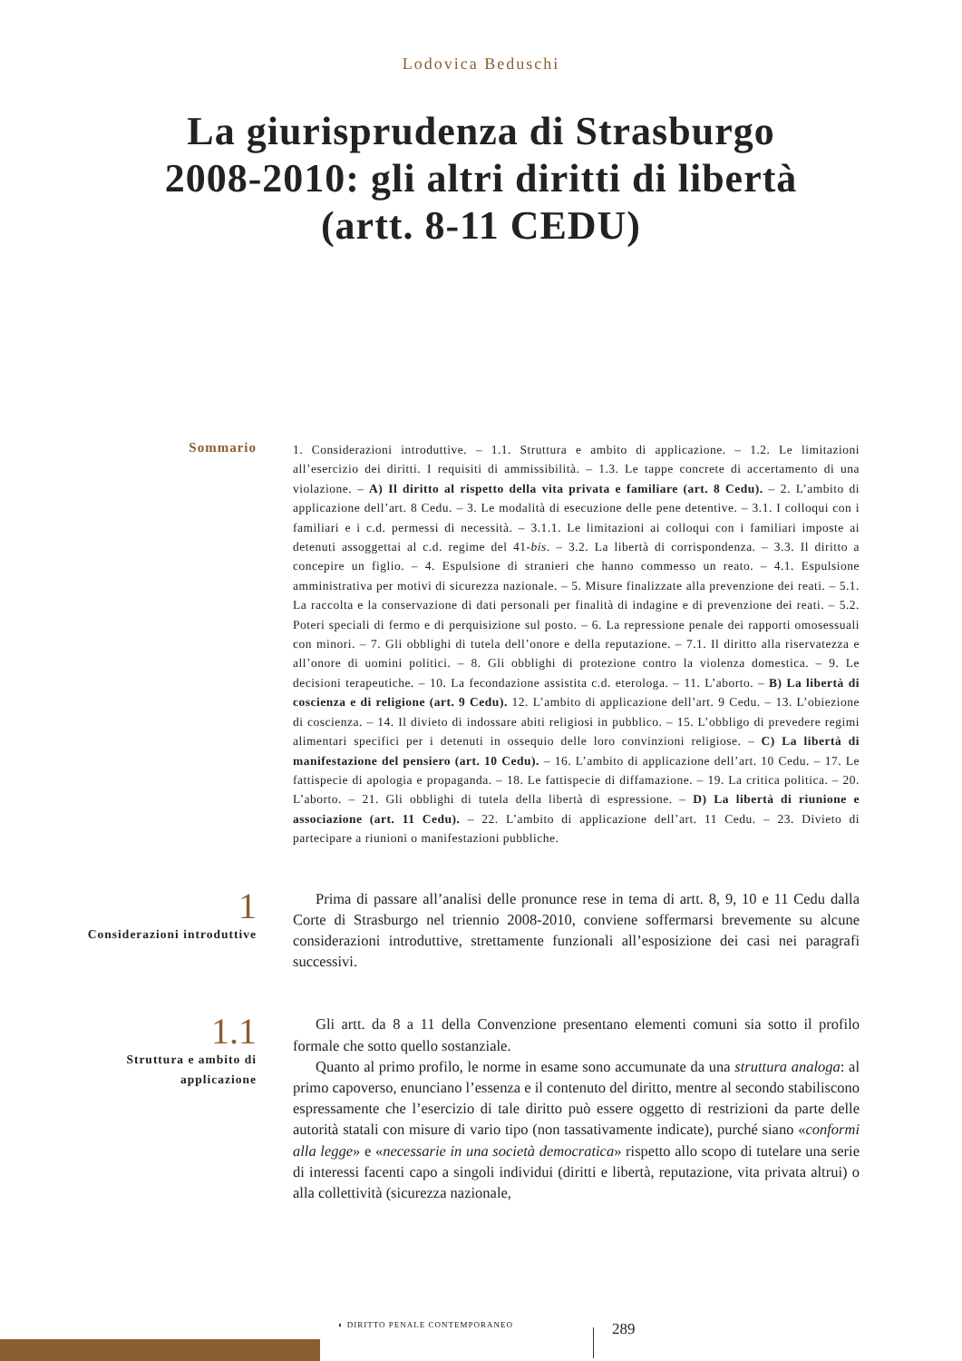Lodovica Beduschi
La giurisprudenza di Strasburgo
2008-2010: gli altri diritti di libertà
(artt. 8-11 CEDU)
Sommario
1. Considerazioni introduttive. – 1.1. Struttura e ambito di applicazione. – 1.2. Le limitazioni all’esercizio dei diritti. I requisiti di ammissibilità. – 1.3. Le tappe concrete di accertamento di una violazione. – A) Il diritto al rispetto della vita privata e familiare (art. 8 Cedu). – 2. L’ambito di applicazione dell’art. 8 Cedu. – 3. Le modalità di esecuzione delle pene detentive. – 3.1. I colloqui con i familiari e i c.d. permessi di necessità. – 3.1.1. Le limitazioni ai colloqui con i familiari imposte ai detenuti assoggettai al c.d. regime del 41-bis. – 3.2. La libertà di corrispondenza. – 3.3. Il diritto a concepire un figlio. – 4. Espulsione di stranieri che hanno commesso un reato. – 4.1. Espulsione amministrativa per motivi di sicurezza nazionale. – 5. Misure finalizzate alla prevenzione dei reati. – 5.1. La raccolta e la conservazione di dati personali per finalità di indagine e di prevenzione dei reati. – 5.2. Poteri speciali di fermo e di perquisizione sul posto. – 6. La repressione penale dei rapporti omosessuali con minori. – 7. Gli obblighi di tutela dell’onore e della reputazione. – 7.1. Il diritto alla riservatezza e all’onore di uomini politici. – 8. Gli obblighi di protezione contro la violenza domestica. – 9. Le decisioni terapeutiche. – 10. La fecondazione assistita c.d. eterologa. – 11. L’aborto. – B) La libertà di coscienza e di religione (art. 9 Cedu). 12. L’ambito di applicazione dell’art. 9 Cedu. – 13. L’obiezione di coscienza. – 14. Il divieto di indossare abiti religiosi in pubblico. – 15. L’obbligo di prevedere regimi alimentari specifici per i detenuti in ossequio delle loro convinzioni religiose. – C) La libertà di manifestazione del pensiero (art. 10 Cedu). – 16. L’ambito di applicazione dell’art. 10 Cedu. – 17. Le fattispecie di apologia e propaganda. – 18. Le fattispecie di diffamazione. – 19. La critica politica. – 20. L’aborto. – 21. Gli obblighi di tutela della libertà di espressione. – D) La libertà di riunione e associazione (art. 11 Cedu). – 22. L’ambito di applicazione dell’art. 11 Cedu. – 23. Divieto di partecipare a riunioni o manifestazioni pubbliche.
1
Considerazioni introduttive
Prima di passare all’analisi delle pronunce rese in tema di artt. 8, 9, 10 e 11 Cedu dalla Corte di Strasburgo nel triennio 2008-2010, conviene soffermarsi brevemente su alcune considerazioni introduttive, strettamente funzionali all’esposizione dei casi nei paragrafi successivi.
1.1
Struttura e ambito di
applicazione
Gli artt. da 8 a 11 della Convenzione presentano elementi comuni sia sotto il profilo formale che sotto quello sostanziale.
Quanto al primo profilo, le norme in esame sono accumunate da una struttura analoga: al primo capoverso, enunciano l’essenza e il contenuto del diritto, mentre al secondo stabiliscono espressamente che l’esercizio di tale diritto può essere oggetto di restrizioni da parte delle autorità statali con misure di vario tipo (non tassativamente indicate), purché siano «conformi alla legge» e «necessarie in una società democratica» rispetto allo scopo di tutelare una serie di interessi facenti capo a singoli individui (diritti e libertà, reputazione, vita privata altrui) o alla collettività (sicurezza nazionale,
◐ DIRITTO PENALE CONTEMPORANEO 289